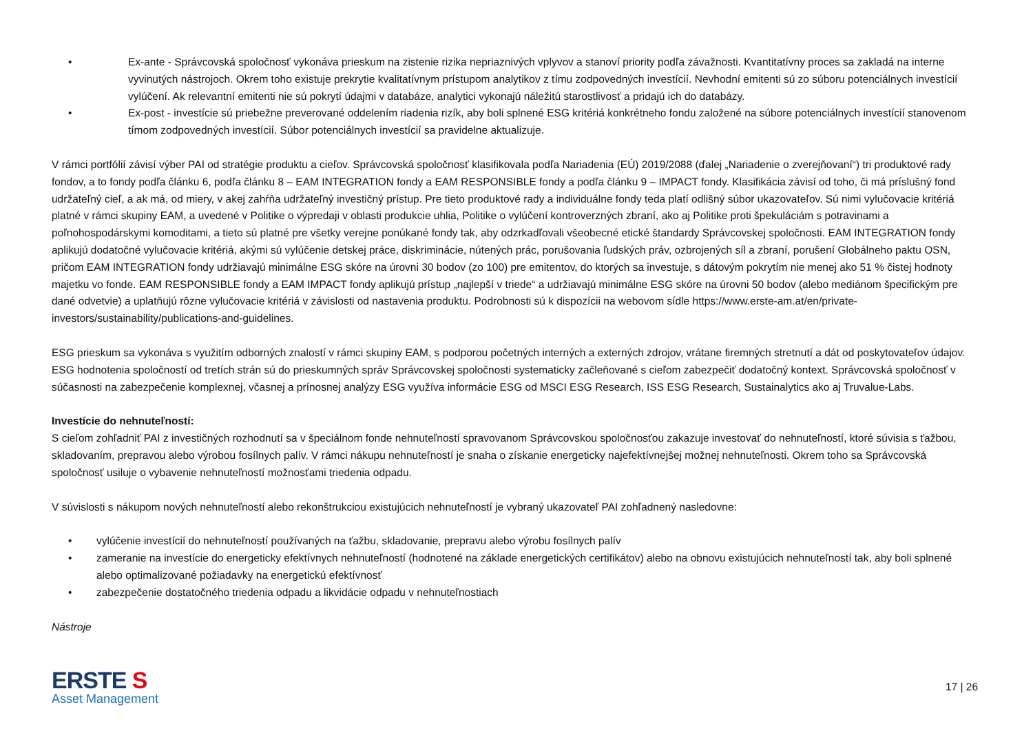• Ex-ante - Správcovská spoločnosť vykonáva prieskum na zistenie rizika nepriaznivých vplyvov a stanoví priority podľa závažnosti. Kvantitatívny proces sa zakladá na interne vyvinutých nástrojoch. Okrem toho existuje prekrytie kvalitatívnym prístupom analytikov z tímu zodpovedných investícií. Nevhodní emitenti sú zo súboru potenciálnych investícií vylúčení. Ak relevantní emitenti nie sú pokrytí údajmi v databáze, analytici vykonajú náležitú starostlivosť a pridajú ich do databázy.
• Ex-post - investície sú priebežne preverované oddelením riadenia rizík, aby boli splnené ESG kritériá konkrétneho fondu založené na súbore potenciálnych investícií stanovenom tímom zodpovedných investícií. Súbor potenciálnych investícií sa pravidelne aktualizuje.
V rámci portfólií závisí výber PAI od stratégie produktu a cieľov. Správcovská spoločnosť klasifikovala podľa Nariadenia (EÚ) 2019/2088 (ďalej „Nariadenie o zverejňovaní“) tri produktové rady fondov, a to fondy podľa článku 6, podľa článku 8 – EAM INTEGRATION fondy a EAM RESPONSIBLE fondy a podľa článku 9 – IMPACT fondy. Klasifikácia závisí od toho, či má príslušný fond udržateľný cieľ, a ak má, od miery, v akej zahŕňa udržateľný investičný prístup. Pre tieto produktové rady a individuálne fondy teda platí odlišný súbor ukazovateľov. Sú nimi vylučovacie kritériá platné v rámci skupiny EAM, a uvedené v Politike o výpredaji v oblasti produkcie uhlia, Politike o vylúčení kontroverzných zbraní, ako aj Politike proti špekuláciám s potravinami a poľnohospodárskymi komoditami, a tieto sú platné pre všetky verejne ponúkané fondy tak, aby odzrkadľovali všeobecné etické štandardy Správcovskej spoločnosti. EAM INTEGRATION fondy aplikujú dodatočné vylučovacie kritériá, akými sú vylúčenie detskej práce, diskriminácie, nútených prác, porušovania ľudských práv, ozbrojených síl a zbraní, porušení Globálneho paktu OSN, pričom EAM INTEGRATION fondy udržiavajú minimálne ESG skóre na úrovni 30 bodov (zo 100) pre emitentov, do ktorých sa investuje, s dátovým pokrytím nie menej ako 51 % čistej hodnoty majetku vo fonde. EAM RESPONSIBLE fondy a EAM IMPACT fondy aplikujú prístup „najlepší v triede“ a udržiavajú minimálne ESG skóre na úrovni 50 bodov (alebo mediánom špecifickým pre dané odvetvie) a uplatňujú rôzne vylučovacie kritériá v závislosti od nastavenia produktu. Podrobnosti sú k dispozícii na webovom sídle https://www.erste-am.at/en/private-investors/sustainability/publications-and-guidelines.
ESG prieskum sa vykonáva s využitím odborných znalostí v rámci skupiny EAM, s podporou početných interných a externých zdrojov, vrátane firemných stretnutí a dát od poskytovateľov údajov. ESG hodnotenia spoločností od tretích strán sú do prieskumných správ Správcovskej spoločnosti systematicky začleňované s cieľom zabezpečiť dodatočný kontext. Správcovská spoločnosť v súčasnosti na zabezpečenie komplexnej, včasnej a prínosnej analýzy ESG využíva informácie ESG od MSCI ESG Research, ISS ESG Research, Sustainalytics ako aj Truvalue-Labs.
Investície do nehnuteľností:
S cieľom zohľadniť PAI z investičných rozhodnutí sa v špeciálnom fonde nehnuteľností spravovanom Správcovskou spoločnosťou zakazuje investovať do nehnuteľností, ktoré súvisia s ťažbou, skladovaním, prepravou alebo výrobou fosílnych palív. V rámci nákupu nehnuteľností je snaha o získanie energeticky najefektívnejšej možnej nehnuteľnosti. Okrem toho sa Správcovská spoločnosť usiluje o vybavenie nehnuteľností možnosťami triedenia odpadu.
V súvislosti s nákupom nových nehnuteľností alebo rekonštrukciou existujúcich nehnuteľností je vybraný ukazovateľ PAI zohľadnený nasledovne:
• vylúčenie investícií do nehnuteľností používaných na ťažbu, skladovanie, prepravu alebo výrobu fosílnych palív
• zameranie na investície do energeticky efektívnych nehnuteľností (hodnotené na základe energetických certifikátov) alebo na obnovu existujúcich nehnuteľností tak, aby boli splnené alebo optimalizované požiadavky na energetickú efektívnosť
• zabezpečenie dostatočného triedenia odpadu a likvidácie odpadu v nehnuteľnostiach
Nástroje
ERSTE S
Asset Management
17 | 26